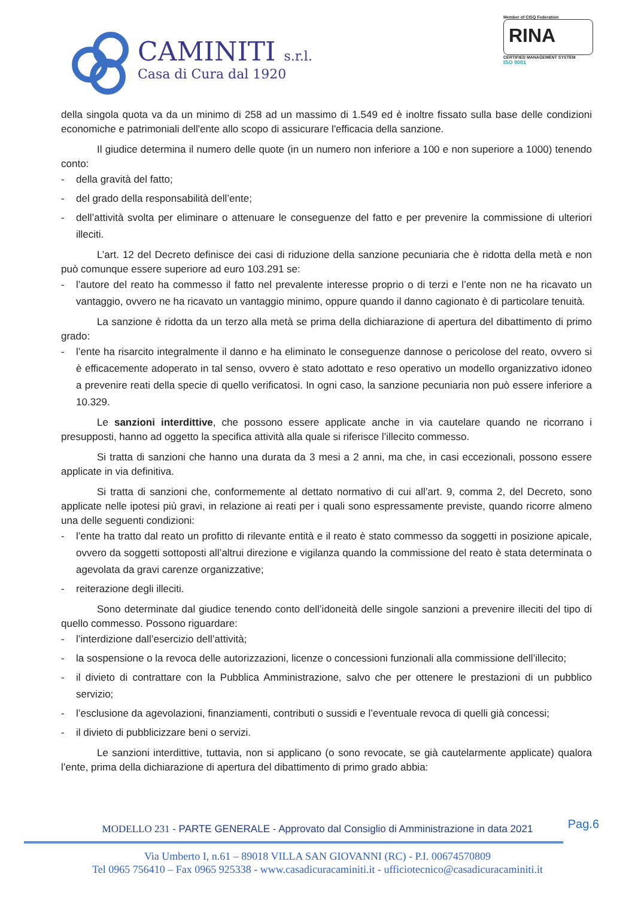CAMINITI s.r.l.
Casa di Cura dal 1920
Member of CISQ Federation
RINA
CERTIFIED MANAGEMENT SYSTEM
ISO 9001
della singola quota va da un minimo di 258 ad un massimo di 1.549 ed è inoltre fissato sulla base delle condizioni economiche e patrimoniali dell'ente allo scopo di assicurare l'efficacia della sanzione.
Il giudice determina il numero delle quote (in un numero non inferiore a 100 e non superiore a 1000) tenendo conto:
- della gravità del fatto;
- del grado della responsabilità dell’ente;
- dell’attività svolta per eliminare o attenuare le conseguenze del fatto e per prevenire la commissione di ulteriori illeciti.
L’art. 12 del Decreto definisce dei casi di riduzione della sanzione pecuniaria che è ridotta della metà e non può comunque essere superiore ad euro 103.291 se:
- l’autore del reato ha commesso il fatto nel prevalente interesse proprio o di terzi e l’ente non ne ha ricavato un vantaggio, ovvero ne ha ricavato un vantaggio minimo, oppure quando il danno cagionato è di particolare tenuità.
La sanzione è ridotta da un terzo alla metà se prima della dichiarazione di apertura del dibattimento di primo grado:
- l’ente ha risarcito integralmente il danno e ha eliminato le conseguenze dannose o pericolose del reato, ovvero si è efficacemente adoperato in tal senso, ovvero è stato adottato e reso operativo un modello organizzativo idoneo a prevenire reati della specie di quello verificatosi. In ogni caso, la sanzione pecuniaria non può essere inferiore a 10.329.
Le sanzioni interdittive, che possono essere applicate anche in via cautelare quando ne ricorrano i presupposti, hanno ad oggetto la specifica attività alla quale si riferisce l’illecito commesso.
Si tratta di sanzioni che hanno una durata da 3 mesi a 2 anni, ma che, in casi eccezionali, possono essere applicate in via definitiva.
Si tratta di sanzioni che, conformemente al dettato normativo di cui all’art. 9, comma 2, del Decreto, sono applicate nelle ipotesi più gravi, in relazione ai reati per i quali sono espressamente previste, quando ricorre almeno una delle seguenti condizioni:
- l’ente ha tratto dal reato un profitto di rilevante entità e il reato è stato commesso da soggetti in posizione apicale, ovvero da soggetti sottoposti all’altrui direzione e vigilanza quando la commissione del reato è stata determinata o agevolata da gravi carenze organizzative;
- reiterazione degli illeciti.
Sono determinate dal giudice tenendo conto dell’idoneità delle singole sanzioni a prevenire illeciti del tipo di quello commesso. Possono riguardare:
- l’interdizione dall’esercizio dell’attività;
- la sospensione o la revoca delle autorizzazioni, licenze o concessioni funzionali alla commissione dell’illecito;
- il divieto di contrattare con la Pubblica Amministrazione, salvo che per ottenere le prestazioni di un pubblico servizio;
- l’esclusione da agevolazioni, finanziamenti, contributi o sussidi e l’eventuale revoca di quelli già concessi;
- il divieto di pubblicizzare beni o servizi.
Le sanzioni interdittive, tuttavia, non si applicano (o sono revocate, se già cautelarmente applicate) qualora l’ente, prima della dichiarazione di apertura del dibattimento di primo grado abbia:
Pag.6
MODELLO 231 - PARTE GENERALE - Approvato dal Consiglio di Amministrazione in data 2021
Via Umberto I, n.61 – 89018 VILLA SAN GIOVANNI (RC) - P.I. 00674570809
Tel 0965 756410 – Fax 0965 925338 - www.casadicuracaminiti.it - ufficiotecnico@casadicuracaminiti.it